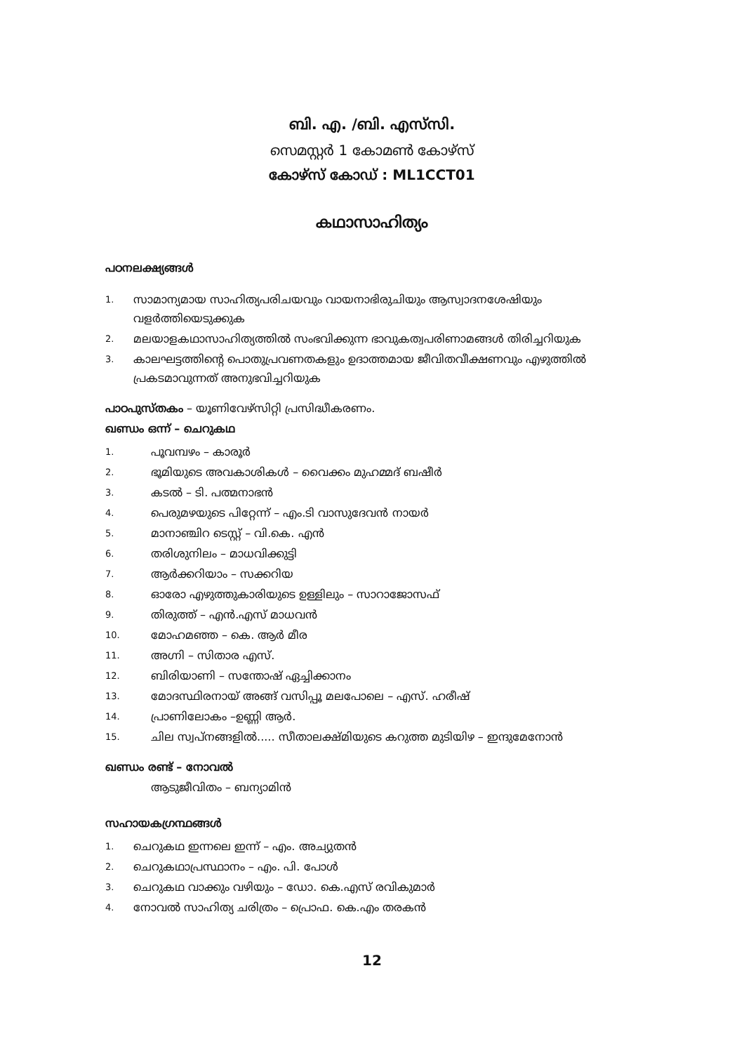ബി. എ. /ബി. എസ്‌സി.
സെമസ്റ്റർ 1 കോമൺ കോഴ്സ്
കോഴ്സ് കോഡ് : ML1CCT01
കഥാസാഹിത്യം
പഠനലക്ഷ്യങ്ങൾ
1. സാമാന്യമായ സാഹിത്യപരിചയവും വായനാഭിരുചിയും ആസ്വാദനശേഷിയും വളർത്തിയെടുക്കുക
2. മലയാളകഥാസാഹിത്യത്തിൽ സംഭവിക്കുന്ന ഭാവുകത്വപരിണാമങ്ങൾ തിരിച്ചറിയുക
3. കാലഘട്ടത്തിന്റെ പൊതുപ്രവണതകളും ഉദാത്തമായ ജീവിതവീക്ഷണവും എഴുത്തിൽ പ്രകടമാവുന്നത് അനുഭവിച്ചറിയുക
പാഠപുസ്തകം – യൂണിവേഴ്സിറ്റി പ്രസിദ്ധീകരണം.
ഖണ്ഡം ഒന്ന് – ചെറുകഥ
1. പൂവമ്പഴം – കാരൂർ
2. ഭൂമിയുടെ അവകാശികൾ – വൈക്കം മുഹമ്മദ് ബഷീർ
3. കടൽ – ടി. പത്മനാഭൻ
4. പെരുമഴയുടെ പിറ്റേന്ന് – എം.ടി വാസുദേവൻ നായർ
5. മാനാഞ്ചിറ ടെസ്റ്റ് – വി.കെ. എൻ
6. തരിശുനിലം – മാധവിക്കുട്ടി
7. ആർക്കറിയാം – സക്കറിയ
8. ഓരോ എഴുത്തുകാരിയുടെ ഉള്ളിലും – സാറാജോസഫ്
9. തിരുത്ത് – എൻ.എസ് മാധവൻ
10. മോഹമഞ്ഞ – കെ. ആർ മീര
11. അഗ്നി – സിതാര എസ്.
12. ബിരിയാണി – സന്തോഷ് ഏച്ചിക്കാനം
13. മോദസ്ഥിരനായ് അങ്ങ് വസിപ്പൂ മലപോലെ – എസ്. ഹരീഷ്
14. പ്രാണിലോകം –ഉണ്ണി ആർ.
15. ചില സ്വപ്നങ്ങളിൽ..... സീതാലക്ഷ്മിയുടെ കറുത്ത മുടിയിഴ – ഇന്ദുമേനോൻ
ഖണ്ഡം രണ്ട് – നോവൽ
ആടുജീവിതം – ബന്യാമിൻ
സഹായകഗ്രന്ഥങ്ങൾ
1. ചെറുകഥ ഇന്നലെ ഇന്ന് – എം. അച്യുതൻ
2. ചെറുകഥാപ്രസ്ഥാനം – എം. പി. പോൾ
3. ചെറുകഥ വാക്കും വഴിയും – ഡോ. കെ.എസ് രവികുമാർ
4. നോവൽ സാഹിത്യ ചരിത്രം – പ്രൊഫ. കെ.എം തരകൻ
12